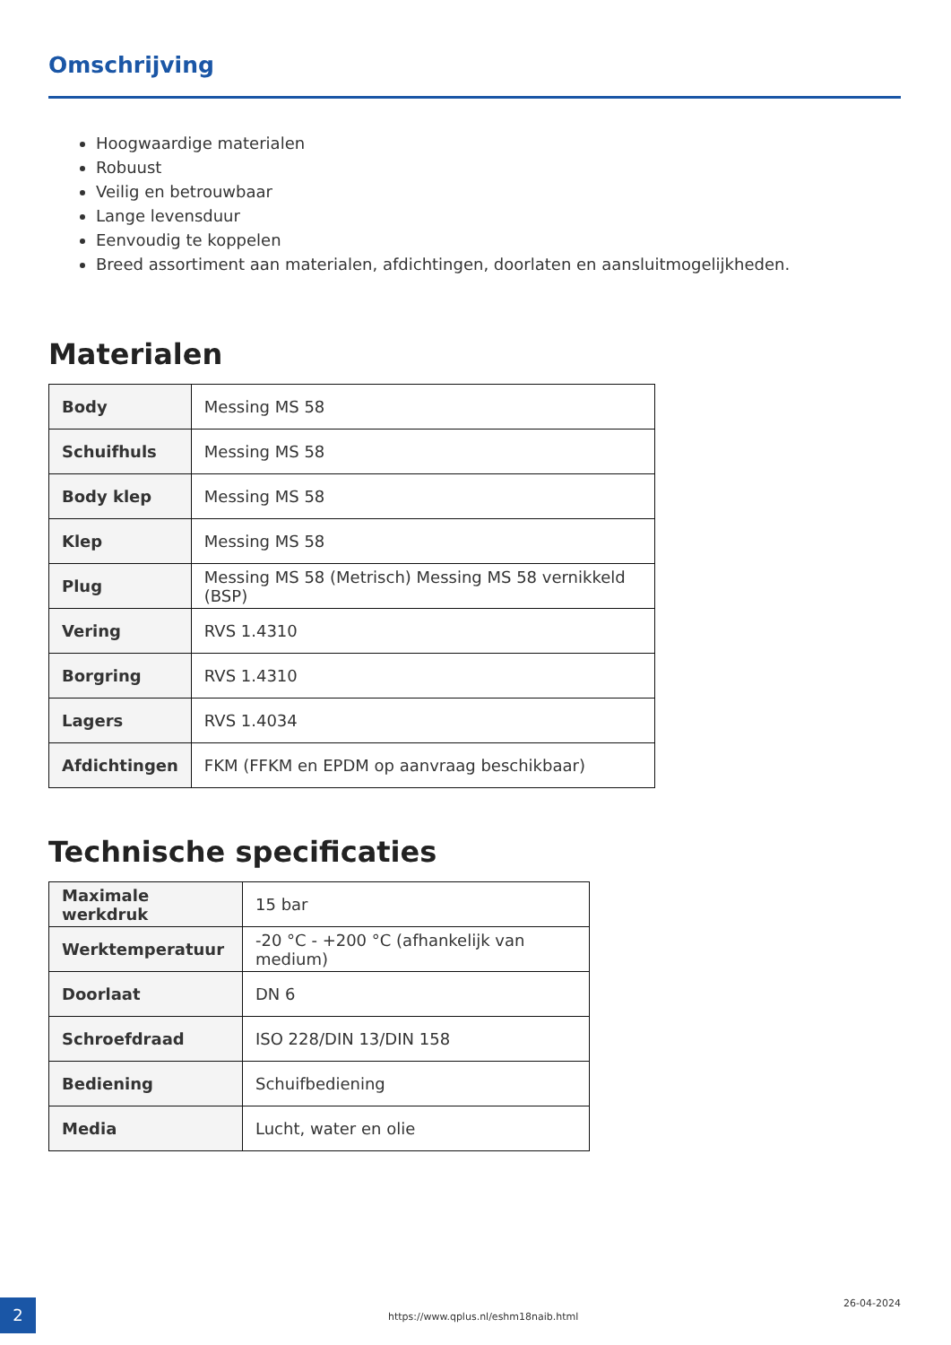Omschrijving
Hoogwaardige materialen
Robuust
Veilig en betrouwbaar
Lange levensduur
Eenvoudig te koppelen
Breed assortiment aan materialen, afdichtingen, doorlaten en aansluitmogelijkheden.
Materialen
| Body | Messing MS 58 |
| Schuifhuls | Messing MS 58 |
| Body klep | Messing MS 58 |
| Klep | Messing MS 58 |
| Plug | Messing MS 58 (Metrisch) Messing MS 58 vernikkeld (BSP) |
| Vering | RVS 1.4310 |
| Borgring | RVS 1.4310 |
| Lagers | RVS 1.4034 |
| Afdichtingen | FKM (FFKM en EPDM op aanvraag beschikbaar) |
Technische specificaties
| Maximale werkdruk | 15 bar |
| Werktemperatuur | -20 °C - +200 °C (afhankelijk van medium) |
| Doorlaat | DN 6 |
| Schroefdraad | ISO 228/DIN 13/DIN 158 |
| Bediening | Schuifbediening |
| Media | Lucht, water en olie |
2
https://www.qplus.nl/eshm18naib.html
26-04-2024